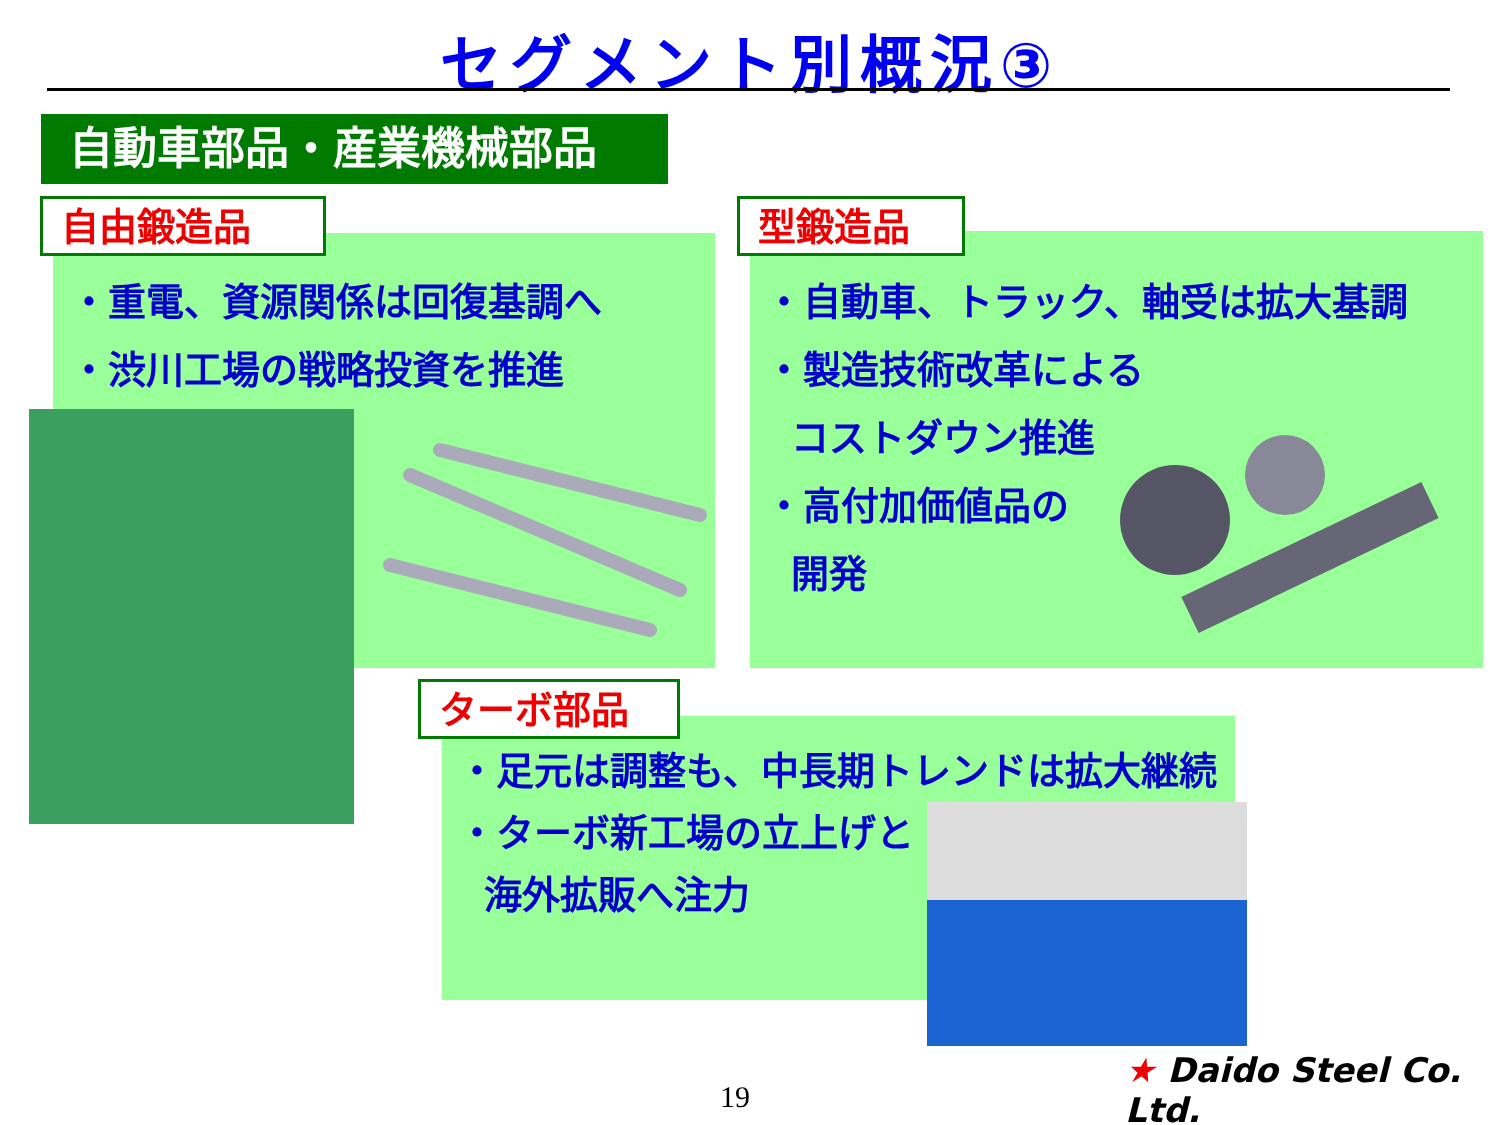セグメント別概況③
自動車部品・産業機械部品
自由鍛造品
・重電、資源関係は回復基調へ
・渋川工場の戦略投資を推進
型鍛造品
・自動車、トラック、軸受は拡大基調
・製造技術改革による
コストダウン推進
・高付加価値品の
開発
ターボ部品
・足元は調整も、中長期トレンドは拡大継続
・ターボ新工場の立上げと
海外拡販へ注力
19
★ Daido Steel Co. Ltd.